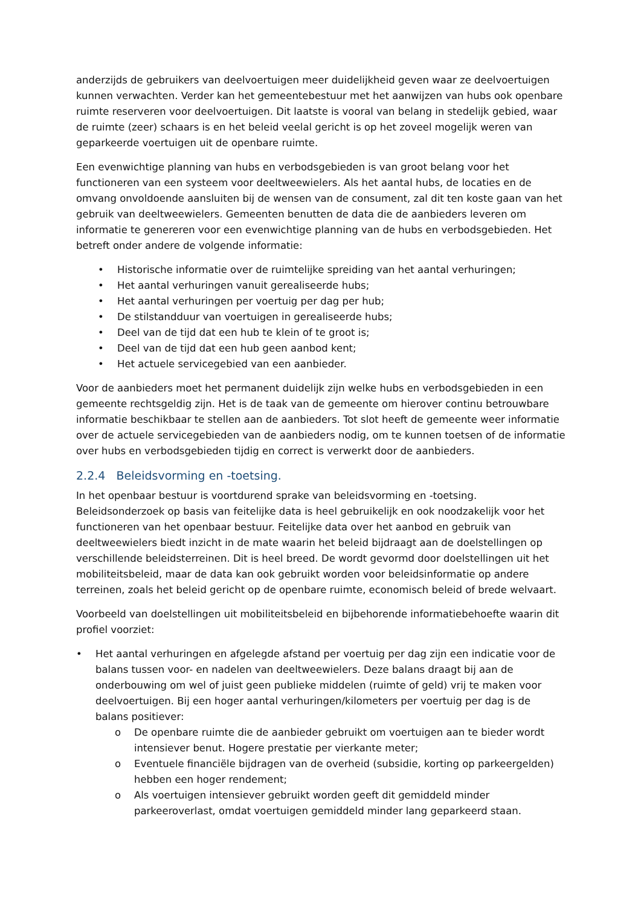anderzijds de gebruikers van deelvoertuigen meer duidelijkheid geven waar ze deelvoertuigen kunnen verwachten. Verder kan het gemeentebestuur met het aanwijzen van hubs ook openbare ruimte reserveren voor deelvoertuigen. Dit laatste is vooral van belang in stedelijk gebied, waar de ruimte (zeer) schaars is en het beleid veelal gericht is op het zoveel mogelijk weren van geparkeerde voertuigen uit de openbare ruimte.
Een evenwichtige planning van hubs en verbodsgebieden is van groot belang voor het functioneren van een systeem voor deeltweewielers. Als het aantal hubs, de locaties en de omvang onvoldoende aansluiten bij de wensen van de consument, zal dit ten koste gaan van het gebruik van deeltweewielers. Gemeenten benutten de data die de aanbieders leveren om informatie te genereren voor een evenwichtige planning van de hubs en verbodsgebieden. Het betreft onder andere de volgende informatie:
• Historische informatie over de ruimtelijke spreiding van het aantal verhuringen;
• Het aantal verhuringen vanuit gerealiseerde hubs;
• Het aantal verhuringen per voertuig per dag per hub;
• De stilstandduur van voertuigen in gerealiseerde hubs;
• Deel van de tijd dat een hub te klein of te groot is;
• Deel van de tijd dat een hub geen aanbod kent;
• Het actuele servicegebied van een aanbieder.
Voor de aanbieders moet het permanent duidelijk zijn welke hubs en verbodsgebieden in een gemeente rechtsgeldig zijn. Het is de taak van de gemeente om hierover continu betrouwbare informatie beschikbaar te stellen aan de aanbieders. Tot slot heeft de gemeente weer informatie over de actuele servicegebieden van de aanbieders nodig, om te kunnen toetsen of de informatie over hubs en verbodsgebieden tijdig en correct is verwerkt door de aanbieders.
2.2.4 Beleidsvorming en -toetsing.
In het openbaar bestuur is voortdurend sprake van beleidsvorming en -toetsing. Beleidsonderzoek op basis van feitelijke data is heel gebruikelijk en ook noodzakelijk voor het functioneren van het openbaar bestuur. Feitelijke data over het aanbod en gebruik van deeltweewielers biedt inzicht in de mate waarin het beleid bijdraagt aan de doelstellingen op verschillende beleidsterreinen. Dit is heel breed. De wordt gevormd door doelstellingen uit het mobiliteitsbeleid, maar de data kan ook gebruikt worden voor beleidsinformatie op andere terreinen, zoals het beleid gericht op de openbare ruimte, economisch beleid of brede welvaart.
Voorbeeld van doelstellingen uit mobiliteitsbeleid en bijbehorende informatiebehoefte waarin dit profiel voorziet:
• Het aantal verhuringen en afgelegde afstand per voertuig per dag zijn een indicatie voor de balans tussen voor- en nadelen van deeltweewielers. Deze balans draagt bij aan de onderbouwing om wel of juist geen publieke middelen (ruimte of geld) vrij te maken voor deelvoertuigen. Bij een hoger aantal verhuringen/kilometers per voertuig per dag is de balans positiever:
o De openbare ruimte die de aanbieder gebruikt om voertuigen aan te bieder wordt intensiever benut. Hogere prestatie per vierkante meter;
o Eventuele financiële bijdragen van de overheid (subsidie, korting op parkeergelden) hebben een hoger rendement;
o Als voertuigen intensiever gebruikt worden geeft dit gemiddeld minder parkeeroverlast, omdat voertuigen gemiddeld minder lang geparkeerd staan.